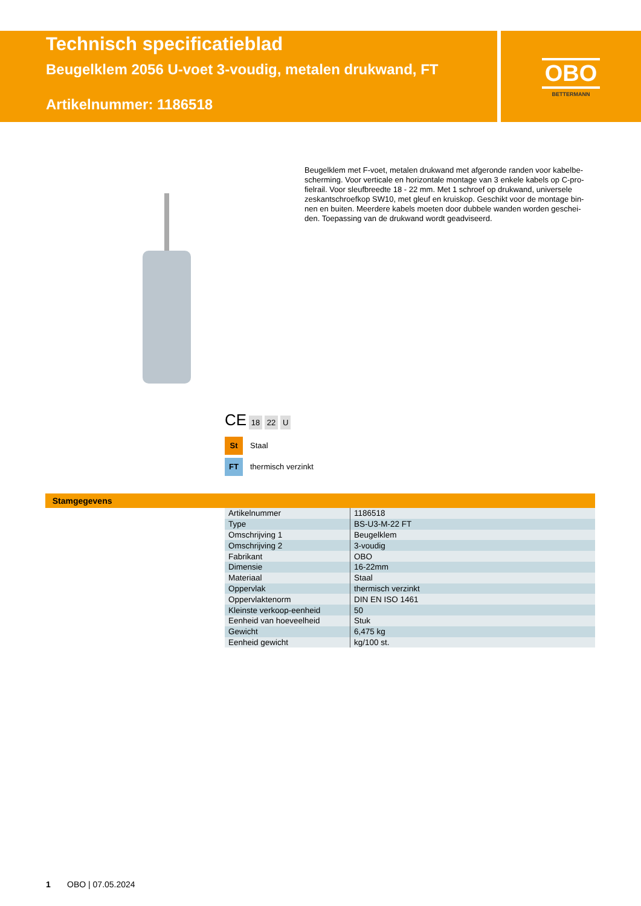Technisch specificatieblad
Beugelklem 2056 U-voet 3-voudig, metalen drukwand, FT
Artikelnummer: 1186518
OBO
BETTERMANN
Beugelklem met F-voet, metalen drukwand met afgeronde randen voor kabelbe-scherming. Voor verticale en horizontale montage van 3 enkele kabels op C-pro-fielrail. Voor sleufbreedte 18 - 22 mm. Met 1 schroef op drukwand, universele zeskantschroefkop SW10, met gleuf en kruiskop. Geschikt voor de montage bin-nen en buiten. Meerdere kabels moeten door dubbele wanden worden geschei-den. Toepassing van de drukwand wordt geadviseerd.
CE 18 22 U
St Staal
FT thermisch verzinkt
Stamgegevens
| Artikelnummer | 1186518 |
| Type | BS-U3-M-22 FT |
| Omschrijving 1 | Beugelklem |
| Omschrijving 2 | 3-voudig |
| Fabrikant | OBO |
| Dimensie | 16-22mm |
| Materiaal | Staal |
| Oppervlak | thermisch verzinkt |
| Oppervlaktenorm | DIN EN ISO 1461 |
| Kleinste verkoop-eenheid | 50 |
| Eenheid van hoeveelheid | Stuk |
| Gewicht | 6,475 kg |
| Eenheid gewicht | kg/100 st. |
1 OBO | 07.05.2024